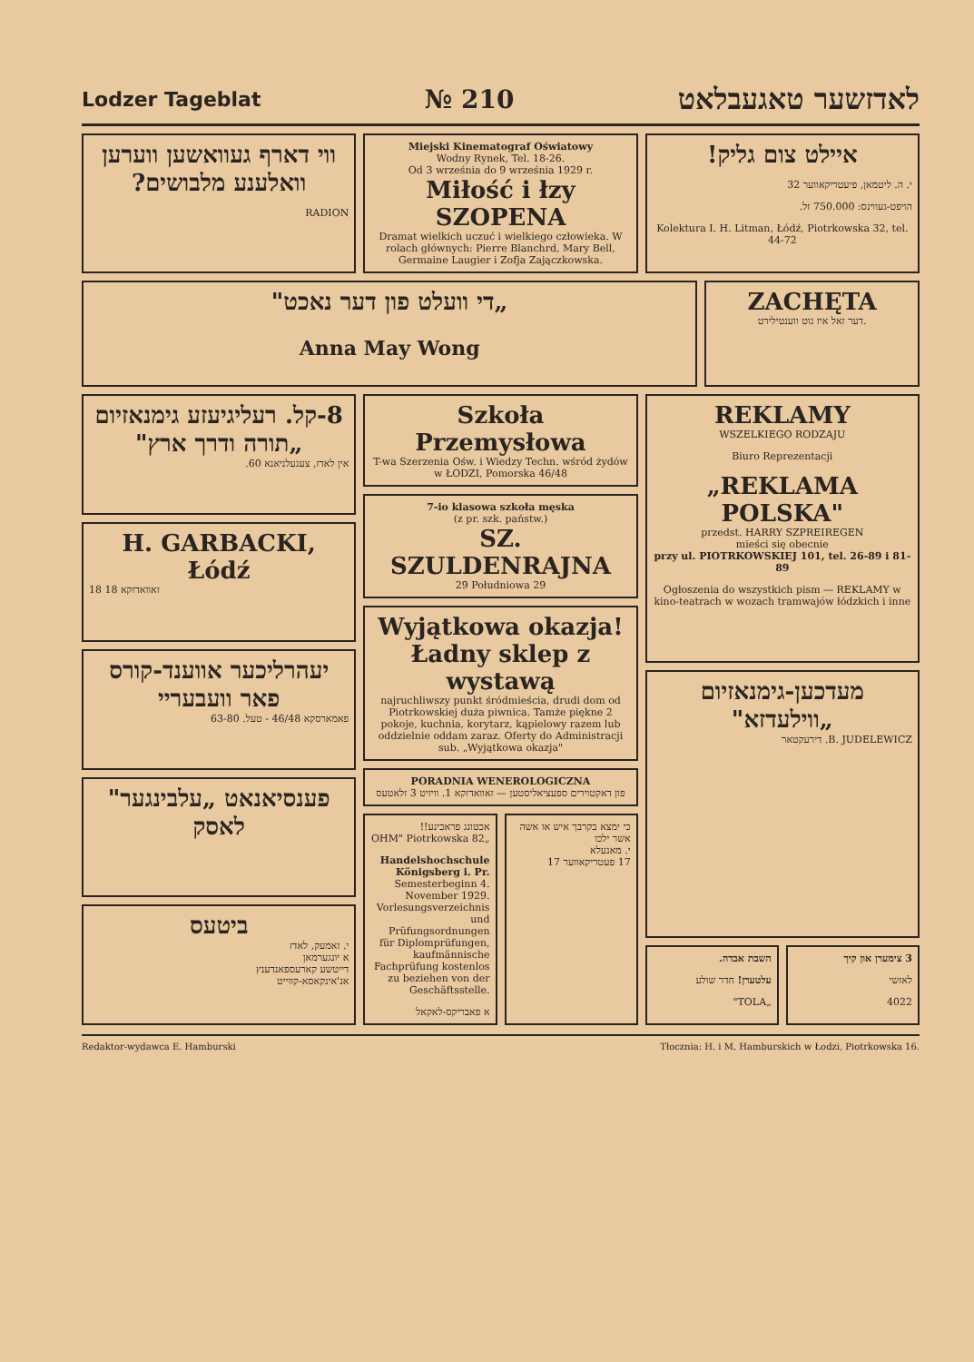Lodzer Tageblat № 210 לאדזשער טאגעבלאט
ווי דארף געוואשען ווערען וואלענע מלבושים?
RADION
Miejski Kinematograf Oświatowy
Wodny Rynek, Tel. 18-26.
Od 3 września do 9 września 1929 r.
Miłość i łzy SZOPENA
Dramat wielkich uczuć i wielkiego człowieka. W rolach głównych: Pierre Blanchrd, Mary Bell, Germaine Laugier i Zofja Zajączkowska.
איילט צום גליק!
י. ה. ליטמאן, פיעטריקאווער 32
הויפט-געווינס: 750.000 זל.
Kolektura I. H. Litman, Łódź, Piotrkowska 32, tel. 44-72
„די וועלט פון דער נאכט"
Anna May Wong
ZACHĘTA
דער זאל איז גוט ווענטילירט.
8-קל. רעליגיעזע גימנאזיום „תורה ודרך ארץ"
אין לאדז, צעגעלניאנא 60.
H. GARBACKI, Łódź
18 זאוואדזקא 18
יעהרליכער אווענד-קורס פאר וועבעריי
פאמארסקא 46/48 - טעל. 63-80
פענסיאנאט „עלבינגער" לאסק
ביטעס
י. זאמעק, לאדז
א יונגערמאן
דייטשע קארעספאנדענץ
אנ'אינקאסא-קווייט
Szkoła Przemysłowa
T-wa Szerzenia Ośw. i Wiedzy Techn. wśród żydów
w ŁODZI, Pomorska 46/48
7-io klasowa szkoła męska
(z pr. szk. państw.)
SZ. SZULDENRAJNA
29 Południowa 29
Wyjątkowa okazja! Ładny sklep z wystawą
najruchliwszy punkt śródmieścia, drudi dom od Piotrkowskiej duża piwnica. Tamże piękne 2 pokoje, kuchnia, korytarz, kąpielowy razem lub oddzielnie oddam zaraz. Oferty do Administracji sub. „Wyjątkowa okazja"
PORADNIA WENEROLOGICZNA
פון דאקטוירים ספעציאליסטען — זאוואדזקא 1. וויזיט 3 זלאטעס
אכטונג פראכינע!!
„OHM" Piotrkowska 82
Handelshochschule Königsberg i. Pr.
Semesterbeginn 4. November 1929. Vorlesungsverzeichnis und Prüfungsordnungen für Diplomprüfungen, kaufmännische Fachprüfung kostenlos zu beziehen von der Geschäftsstelle.
א פאבריקס-לאקאל
כי ימצא בקרבך איש או אשה אשר ילכו
י. מאנעלא
17 פעטריקאווער 17
REKLAMY
WSZELKIEGO RODZAJU
Biuro Reprezentacji
„REKLAMA POLSKA"
przedst. HARRY SZPREIREGEN
mieści się obecnie
przy ul. PIOTRKOWSKIEJ 101, tel. 26-89 i 81-89
Ogłoszenia do wszystkich pism — REKLAMY w kino-teatrach w wozach tramwajów łódzkich i inne
מעדכען-גימנאזיום „ווילעדזא"
B. JUDELEWICZ. דירעקטאר
השבת אבדה.
עלטערן! חדר שולע
„TOLA"
3 צימערן און קיך
לאזשי
4022
Redaktor-wydawca E. Hamburski Tłocznia: H. i M. Hamburskich w Łodzi, Piotrkowska 16.